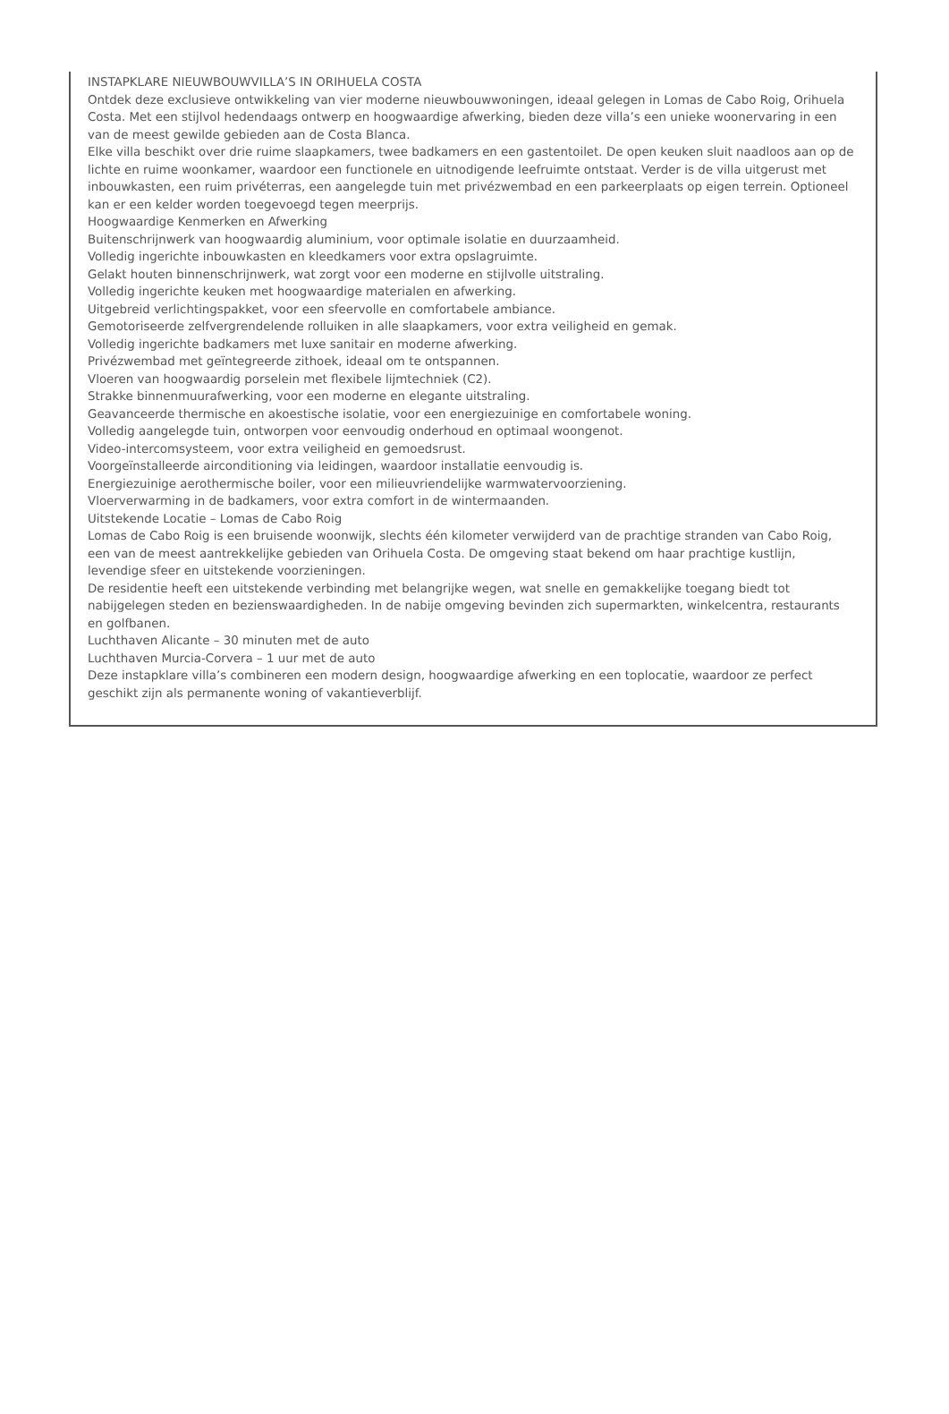INSTAPKLARE NIEUWBOUWVILLA’S IN ORIHUELA COSTA
Ontdek deze exclusieve ontwikkeling van vier moderne nieuwbouwwoningen, ideaal gelegen in Lomas de Cabo Roig, Orihuela Costa. Met een stijlvol hedendaags ontwerp en hoogwaardige afwerking, bieden deze villa’s een unieke woonervaring in een van de meest gewilde gebieden aan de Costa Blanca.
Elke villa beschikt over drie ruime slaapkamers, twee badkamers en een gastentoilet. De open keuken sluit naadloos aan op de lichte en ruime woonkamer, waardoor een functionele en uitnodigende leefruimte ontstaat. Verder is de villa uitgerust met inbouwkasten, een ruim privéterras, een aangelegde tuin met privézwembad en een parkeerplaats op eigen terrein. Optioneel kan er een kelder worden toegevoegd tegen meerprijs.
Hoogwaardige Kenmerken en Afwerking
Buitenschrijnwerk van hoogwaardig aluminium, voor optimale isolatie en duurzaamheid.
Volledig ingerichte inbouwkasten en kleedkamers voor extra opslagruimte.
Gelakt houten binnenschrijnwerk, wat zorgt voor een moderne en stijlvolle uitstraling.
Volledig ingerichte keuken met hoogwaardige materialen en afwerking.
Uitgebreid verlichtingspakket, voor een sfeervolle en comfortabele ambiance.
Gemotoriseerde zelfvergrendelende rolluiken in alle slaapkamers, voor extra veiligheid en gemak.
Volledig ingerichte badkamers met luxe sanitair en moderne afwerking.
Privézwembad met geïntegreerde zithoek, ideaal om te ontspannen.
Vloeren van hoogwaardig porselein met flexibele lijmtechniek (C2).
Strakke binnenmuurafwerking, voor een moderne en elegante uitstraling.
Geavanceerde thermische en akoestische isolatie, voor een energiezuinige en comfortabele woning.
Volledig aangelegde tuin, ontworpen voor eenvoudig onderhoud en optimaal woongenot.
Video-intercomsysteem, voor extra veiligheid en gemoedsrust.
Voorgeïnstalleerde airconditioning via leidingen, waardoor installatie eenvoudig is.
Energiezuinige aerothermische boiler, voor een milieuvriendelijke warmwatervoorziening.
Vloerverwarming in de badkamers, voor extra comfort in de wintermaanden.
Uitstekende Locatie – Lomas de Cabo Roig
Lomas de Cabo Roig is een bruisende woonwijk, slechts één kilometer verwijderd van de prachtige stranden van Cabo Roig, een van de meest aantrekkelijke gebieden van Orihuela Costa. De omgeving staat bekend om haar prachtige kustlijn, levendige sfeer en uitstekende voorzieningen.
De residentie heeft een uitstekende verbinding met belangrijke wegen, wat snelle en gemakkelijke toegang biedt tot nabijgelegen steden en bezienswaardigheden. In de nabije omgeving bevinden zich supermarkten, winkelcentra, restaurants en golfbanen.
Luchthaven Alicante – 30 minuten met de auto
Luchthaven Murcia-Corvera – 1 uur met de auto
Deze instapklare villa’s combineren een modern design, hoogwaardige afwerking en een toplocatie, waardoor ze perfect geschikt zijn als permanente woning of vakantieverblijf.